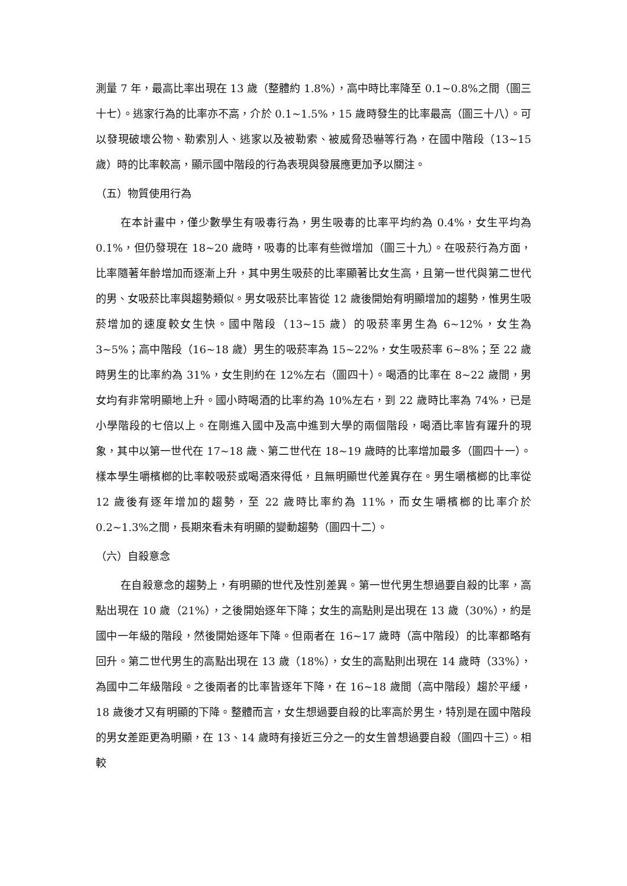測量 7 年，最高比率出現在 13 歲（整體約 1.8%），高中時比率降至 0.1~0.8%之間（圖三十七）。逃家行為的比率亦不高，介於 0.1~1.5%，15 歲時發生的比率最高（圖三十八）。可以發現破壞公物、勒索別人、逃家以及被勒索、被威脅恐嚇等行為，在國中階段（13~15 歲）時的比率較高，顯示國中階段的行為表現與發展應更加予以關注。
（五）物質使用行為
在本計畫中，僅少數學生有吸毒行為，男生吸毒的比率平均約為 0.4%，女生平均為 0.1%，但仍發現在 18~20 歲時，吸毒的比率有些微增加（圖三十九）。在吸菸行為方面，比率隨著年齡增加而逐漸上升，其中男生吸菸的比率顯著比女生高，且第一世代與第二世代的男、女吸菸比率與趨勢類似。男女吸菸比率皆從 12 歲後開始有明顯增加的趨勢，惟男生吸菸增加的速度較女生快。國中階段（13~15 歲）的吸菸率男生為 6~12%，女生為 3~5%；高中階段（16~18 歲）男生的吸菸率為 15~22%，女生吸菸率 6~8%；至 22 歲時男生的比率約為 31%，女生則約在 12%左右（圖四十）。喝酒的比率在 8~22 歲間，男女均有非常明顯地上升。國小時喝酒的比率約為 10%左右，到 22 歲時比率為 74%，已是小學階段的七倍以上。在剛進入國中及高中進到大學的兩個階段，喝酒比率皆有躍升的現象，其中以第一世代在 17~18 歲、第二世代在 18~19 歲時的比率增加最多（圖四十一）。樣本學生嚼檳榔的比率較吸菸或喝酒來得低，且無明顯世代差異存在。男生嚼檳榔的比率從 12 歲後有逐年增加的趨勢，至 22 歲時比率約為 11%，而女生嚼檳榔的比率介於 0.2~1.3%之間，長期來看未有明顯的變動趨勢（圖四十二）。
（六）自殺意念
在自殺意念的趨勢上，有明顯的世代及性別差異。第一世代男生想過要自殺的比率，高點出現在 10 歲（21%），之後開始逐年下降；女生的高點則是出現在 13 歲（30%），約是國中一年級的階段，然後開始逐年下降。但兩者在 16~17 歲時（高中階段）的比率都略有回升。第二世代男生的高點出現在 13 歲（18%），女生的高點則出現在 14 歲時（33%），為國中二年級階段。之後兩者的比率皆逐年下降，在 16~18 歲間（高中階段）趨於平緩，18 歲後才又有明顯的下降。整體而言，女生想過要自殺的比率高於男生，特別是在國中階段的男女差距更為明顯，在 13、14 歲時有接近三分之一的女生曾想過要自殺（圖四十三）。相較